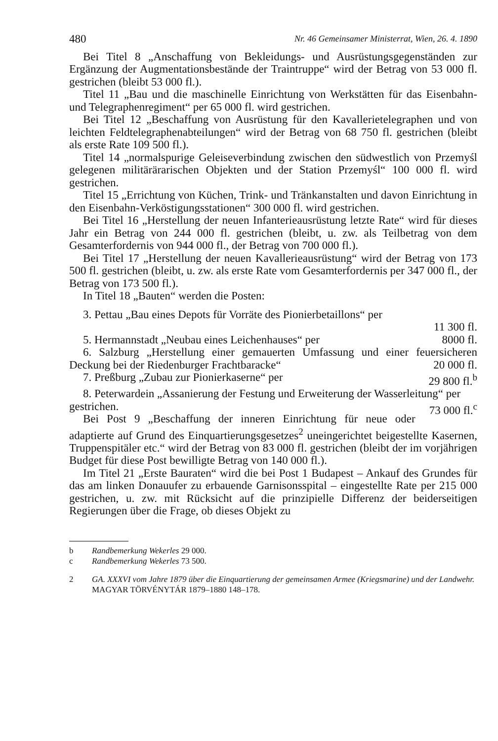480 Nr. 46 Gemeinsamer Ministerrat, Wien, 26. 4. 1890
Bei Titel 8 „Anschaffung von Bekleidungs- und Ausrüstungsgegenständen zur Ergänzung der Augmentationsbestände der Traintruppe“ wird der Betrag von 53 000 fl. gestrichen (bleibt 53 000 fl.).
Titel 11 „Bau und die maschinelle Einrichtung von Werkstätten für das Eisenbahn- und Telegraphenregiment“ per 65 000 fl. wird gestrichen.
Bei Titel 12 „Beschaffung von Ausrüstung für den Kavallerietelegraphen und von leichten Feldtelegraphenabteilungen“ wird der Betrag von 68 750 fl. gestrichen (bleibt als erste Rate 109 500 fl.).
Titel 14 „normalspurige Geleiseverbindung zwischen den südwestlich von Przemyśl gelegenen militärärarischen Objekten und der Station Przemyśl“ 100 000 fl. wird gestrichen.
Titel 15 „Errichtung von Küchen, Trink- und Tränkanstalten und davon Einrichtung in den Eisenbahn-Verköstigungsstationen“ 300 000 fl. wird gestrichen.
Bei Titel 16 „Herstellung der neuen Infanterieausrüstung letzte Rate“ wird für dieses Jahr ein Betrag von 244 000 fl. gestrichen (bleibt, u. zw. als Teilbetrag von dem Gesamterfordernis von 944 000 fl., der Betrag von 700 000 fl.).
Bei Titel 17 „Herstellung der neuen Kavallerieausrüstung“ wird der Betrag von 173 500 fl. gestrichen (bleibt, u. zw. als erste Rate vom Gesamterfordernis per 347 000 fl., der Betrag von 173 500 fl.).
In Titel 18 „Bauten“ werden die Posten:
3. Pettau „Bau eines Depots für Vorräte des Pionierbetaillons“ per
11 300 fl.
5. Hermannstadt „Neubau eines Leichenhauses“ per 8000 fl.
6. Salzburg „Herstellung einer gemauerten Umfassung und einer feuersicheren Deckung bei der Riedenburger Frachtbaracke“ 20 000 fl.
7. Preßburg „Zubau zur Pionierkaserne“ per 29 800 fl.<sup>b</sup>
8. Peterwardein „Assanierung der Festung und Erweiterung der Wasserleitung“ per 73 000 fl.<sup>c</sup>
gestrichen.
Bei Post 9 „Beschaffung der inneren Einrichtung für neue oder adaptierte auf Grund des Einquartierungsgesetzes<sup>2</sup> uneingerichtet beigestellte Kasernen, Truppenspitäler etc.“ wird der Betrag von 83 000 fl. gestrichen (bleibt der im vorjährigen Budget für diese Post bewilligte Betrag von 140 000 fl.).
Im Titel 21 „Erste Bauraten“ wird die bei Post 1 Budapest – Ankauf des Grundes für das am linken Donauufer zu erbauende Garnisonsspital – eingestellte Rate per 215 000 gestrichen, u. zw. mit Rücksicht auf die prinzipielle Differenz der beiderseitigen Regierungen über die Frage, ob dieses Objekt zu
b Randbemerkung Wekerles 29 000.
c Randbemerkung Wekerles 73 500.
2 GA. XXXVI vom Jahre 1879 über die Einquartierung der gemeinsamen Armee (Kriegsmarine) und der Landwehr. MAGYAR TÖRVÉNYTÁR 1879–1880 148–178.